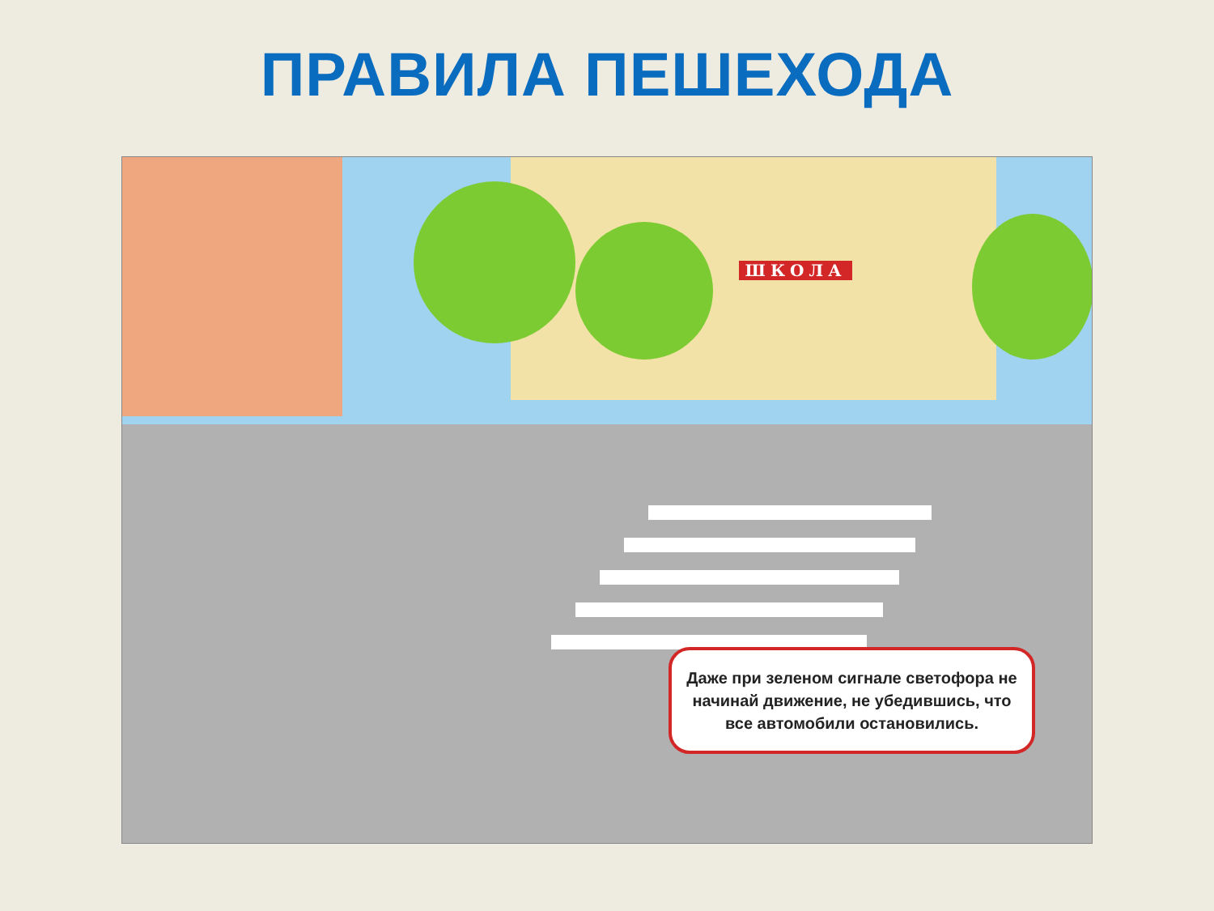ПРАВИЛА ПЕШЕХОДА
ШКОЛА
Даже при зеленом сигнале светофора не начинай движение, не убедившись, что все автомобили остановились.